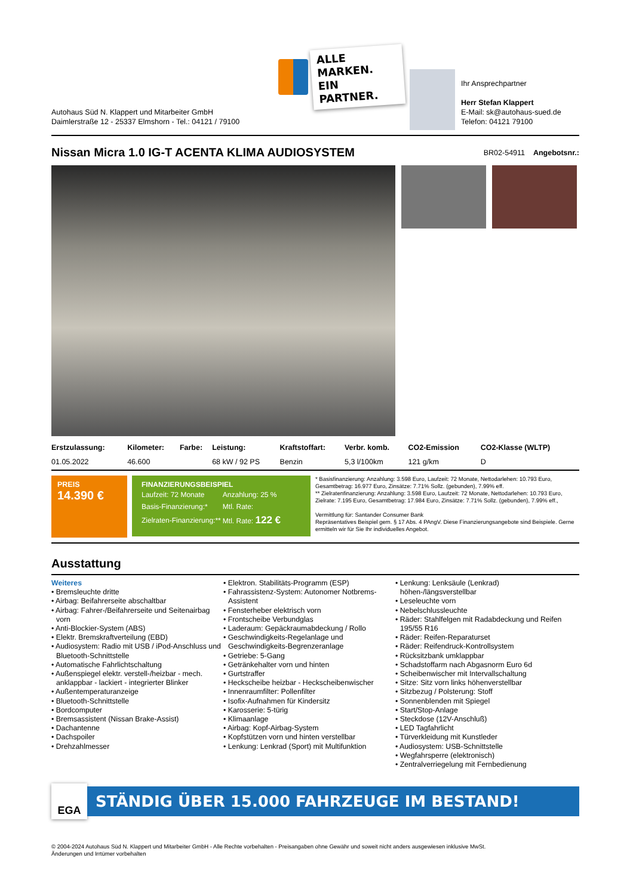Autohaus Süd N. Klappert und Mitarbeiter GmbH
Daimlerstraße 12 - 25337 Elmshorn - Tel.: 04121 / 79100
ALLE MARKEN.
EIN PARTNER.
Ihr Ansprechpartner
Herr Stefan Klappert
E-Mail: sk@autohaus-sued.de
Telefon: 04121 79100
Nissan Micra 1.0 IG-T ACENTA KLIMA AUDIOSYSTEM
BR02-54911 Angebotsnr.:
| Erstzulassung: | Kilometer: | Farbe: | Leistung: | Kraftstoffart: | Verbr. komb. | CO2-Emission | CO2-Klasse (WLTP) |
| --- | --- | --- | --- | --- | --- | --- | --- |
| 01.05.2022 | 46.600 | | 68 kW / 92 PS | Benzin | 5,3 l/100km | 121 g/km | D |
PREIS
14.390 €
FINANZIERUNGSBEISPIEL
| Laufzeit: 72 Monate | Anzahlung: 25 % |
| Basis-Finanzierung:* | Mtl. Rate: |
| Zielraten-Finanzierung:** | Mtl. Rate: 122 € |
* Basisfinanzierung: Anzahlung: 3.598 Euro, Laufzeit: 72 Monate, Nettodarlehen: 10.793 Euro, Gesamtbetrag: 16.977 Euro, Zinsätze: 7.71% Sollz. (gebunden), 7.99% eff.
** Zielratenfinanzierung: Anzahlung: 3.598 Euro, Laufzeit: 72 Monate, Nettodarlehen: 10.793 Euro, Zielrate: 7.195 Euro, Gesamtbetrag: 17.984 Euro, Zinsätze: 7.71% Sollz. (gebunden), 7.99% eff.,
Vermittlung für: Santander Consumer Bank
Repräsentatives Beispiel gem. § 17 Abs. 4 PAngV. Diese Finanzierungsangebote sind Beispiele. Gerne ermitteln wir für Sie Ihr individuelles Angebot.
Ausstattung
Weiteres
• Bremsleuchte dritte
• Airbag: Beifahrerseite abschaltbar
• Airbag: Fahrer-/Beifahrerseite und Seitenairbag vorn
• Anti-Blockier-System (ABS)
• Elektr. Bremskraftverteilung (EBD)
• Audiosystem: Radio mit USB / iPod-Anschluss und Bluetooth-Schnittstelle
• Automatische Fahrlichtschaltung
• Außenspiegel elektr. verstell-/heizbar - mech. anklappbar - lackiert - integrierter Blinker
• Außentemperaturanzeige
• Bluetooth-Schnittstelle
• Bordcomputer
• Bremsassistent (Nissan Brake-Assist)
• Dachantenne
• Dachspoiler
• Drehzahlmesser
• Elektron. Stabilitäts-Programm (ESP)
• Fahrassistenz-System: Autonomer Notbrems-Assistent
• Fensterheber elektrisch vorn
• Frontscheibe Verbundglas
• Laderaum: Gepäckraumabdeckung / Rollo
• Geschwindigkeits-Regelanlage und Geschwindigkeits-Begrenzeranlage
• Getriebe: 5-Gang
• Getränkehalter vorn und hinten
• Gurtstraffer
• Heckscheibe heizbar - Heckscheibenwischer
• Innenraumfilter: Pollenfilter
• Isofix-Aufnahmen für Kindersitz
• Karosserie: 5-türig
• Klimaanlage
• Airbag: Kopf-Airbag-System
• Kopfstützen vorn und hinten verstellbar
• Lenkung: Lenkrad (Sport) mit Multifunktion
• Lenkung: Lenksäule (Lenkrad) höhen-/längsverstellbar
• Leseleuchte vorn
• Nebelschlussleuchte
• Räder: Stahlfelgen mit Radabdeckung und Reifen 195/55 R16
• Räder: Reifen-Reparaturset
• Räder: Reifendruck-Kontrollsystem
• Rücksitzbank umklappbar
• Schadstoffarm nach Abgasnorm Euro 6d
• Scheibenwischer mit Intervallschaltung
• Sitze: Sitz vorn links höhenverstellbar
• Sitzbezug / Polsterung: Stoff
• Sonnenblenden mit Spiegel
• Start/Stop-Anlage
• Steckdose (12V-Anschluß)
• LED Tagfahrlicht
• Türverkleidung mit Kunstleder
• Audiosystem: USB-Schnittstelle
• Wegfahrsperre (elektronisch)
• Zentralverriegelung mit Fernbedienung
EGA
STÄNDIG ÜBER 15.000 FAHRZEUGE IM BESTAND!
© 2004-2024 Autohaus Süd N. Klappert und Mitarbeiter GmbH - Alle Rechte vorbehalten - Preisangaben ohne Gewähr und soweit nicht anders ausgewiesen inklusive MwSt.
Änderungen und Irrtümer vorbehalten